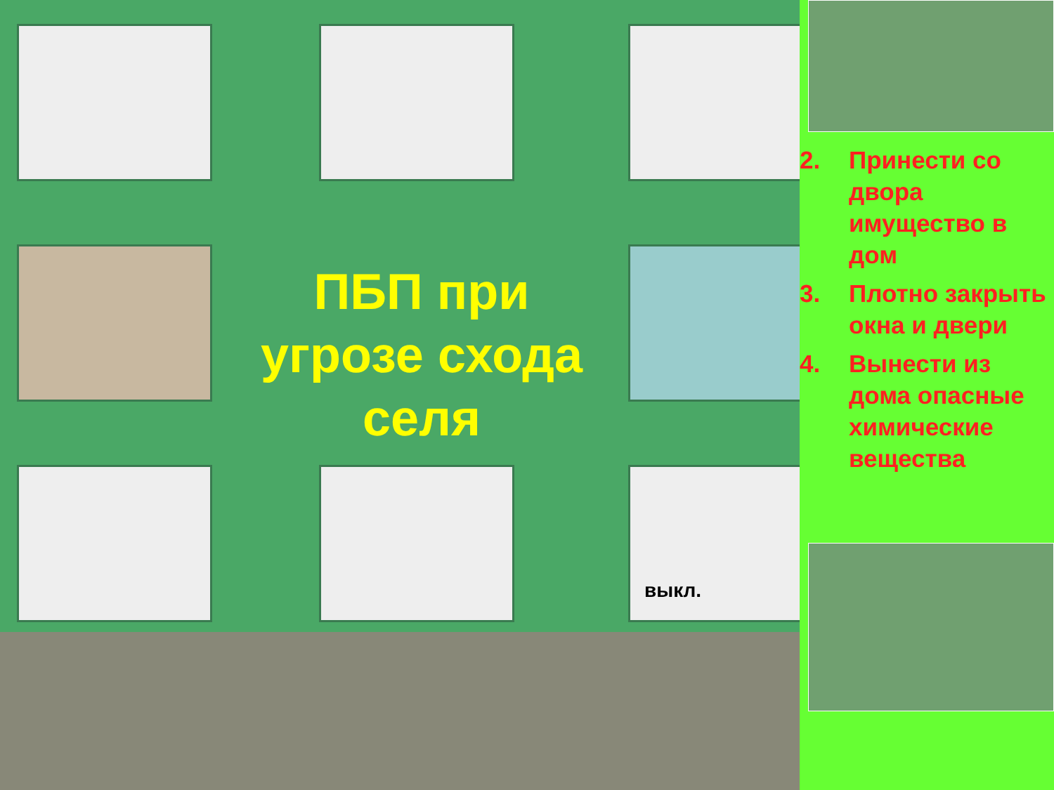выкл.
ПБП при угрозе схода селя
2. Принести со двора имущество в дом
3. Плотно закрыть окна и двери
4. Вынести из дома опасные химические вещества